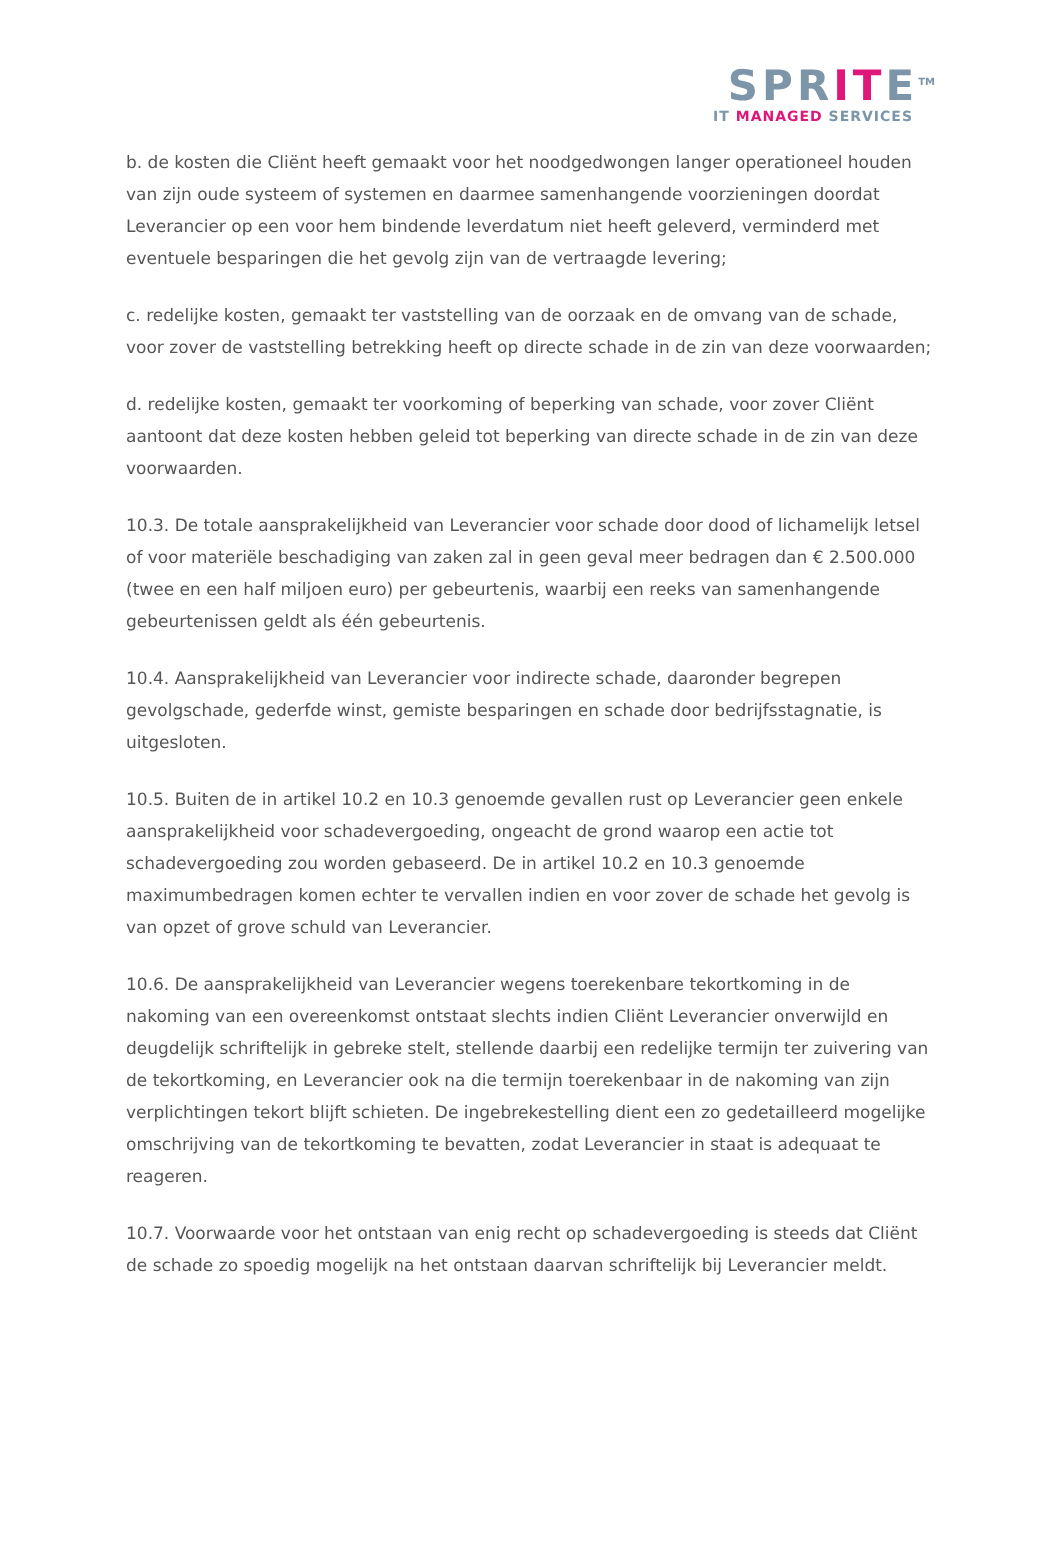SPRITE<sup>TM</sup>
IT MANAGED SERVICES
b. de kosten die Cliënt heeft gemaakt voor het noodgedwongen langer operationeel houden van zijn oude systeem of systemen en daarmee samenhangende voorzieningen doordat Leverancier op een voor hem bindende leverdatum niet heeft geleverd, verminderd met eventuele besparingen die het gevolg zijn van de vertraagde levering;
c. redelijke kosten, gemaakt ter vaststelling van de oorzaak en de omvang van de schade, voor zover de vaststelling betrekking heeft op directe schade in de zin van deze voorwaarden;
d. redelijke kosten, gemaakt ter voorkoming of beperking van schade, voor zover Cliënt aantoont dat deze kosten hebben geleid tot beperking van directe schade in de zin van deze voorwaarden.
10.3. De totale aansprakelijkheid van Leverancier voor schade door dood of lichamelijk letsel of voor materiële beschadiging van zaken zal in geen geval meer bedragen dan € 2.500.000 (twee en een half miljoen euro) per gebeurtenis, waarbij een reeks van samenhangende gebeurtenissen geldt als één gebeurtenis.
10.4. Aansprakelijkheid van Leverancier voor indirecte schade, daaronder begrepen gevolgschade, gederfde winst, gemiste besparingen en schade door bedrijfsstagnatie, is uitgesloten.
10.5. Buiten de in artikel 10.2 en 10.3 genoemde gevallen rust op Leverancier geen enkele aansprakelijkheid voor schadevergoeding, ongeacht de grond waarop een actie tot schadevergoeding zou worden gebaseerd. De in artikel 10.2 en 10.3 genoemde maximumbedragen komen echter te vervallen indien en voor zover de schade het gevolg is van opzet of grove schuld van Leverancier.
10.6. De aansprakelijkheid van Leverancier wegens toerekenbare tekortkoming in de nakoming van een overeenkomst ontstaat slechts indien Cliënt Leverancier onverwijld en deugdelijk schriftelijk in gebreke stelt, stellende daarbij een redelijke termijn ter zuivering van de tekortkoming, en Leverancier ook na die termijn toerekenbaar in de nakoming van zijn verplichtingen tekort blijft schieten. De ingebrekestelling dient een zo gedetailleerd mogelijke omschrijving van de tekortkoming te bevatten, zodat Leverancier in staat is adequaat te reageren.
10.7. Voorwaarde voor het ontstaan van enig recht op schadevergoeding is steeds dat Cliënt de schade zo spoedig mogelijk na het ontstaan daarvan schriftelijk bij Leverancier meldt.